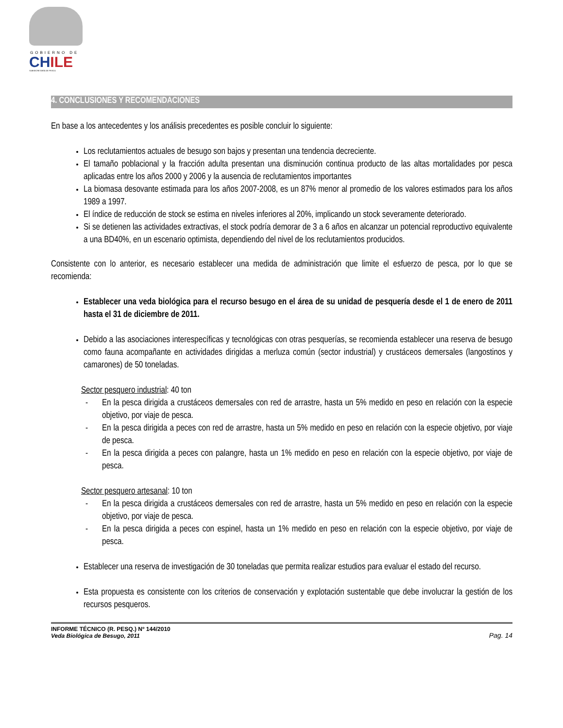GOBIERNO DE
CHILE
SUBSECRETARÍA DE PESCA
4. CONCLUSIONES Y RECOMENDACIONES
En base a los antecedentes y los análisis precedentes es posible concluir lo siguiente:
Los reclutamientos actuales de besugo son bajos y presentan una tendencia decreciente.
El tamaño poblacional y la fracción adulta presentan una disminución continua producto de las altas mortalidades por pesca aplicadas entre los años 2000 y 2006 y la ausencia de reclutamientos importantes
La biomasa desovante estimada para los años 2007-2008, es un 87% menor al promedio de los valores estimados para los años 1989 a 1997.
El índice de reducción de stock se estima en niveles inferiores al 20%, implicando un stock severamente deteriorado.
Si se detienen las actividades extractivas, el stock podría demorar de 3 a 6 años en alcanzar un potencial reproductivo equivalente a una BD40%, en un escenario optimista, dependiendo del nivel de los reclutamientos producidos.
Consistente con lo anterior, es necesario establecer una medida de administración que limite el esfuerzo de pesca, por lo que se recomienda:
Establecer una veda biológica para el recurso besugo en el área de su unidad de pesquería desde el 1 de enero de 2011 hasta el 31 de diciembre de 2011.
Debido a las asociaciones interespecíficas y tecnológicas con otras pesquerías, se recomienda establecer una reserva de besugo como fauna acompañante en actividades dirigidas a merluza común (sector industrial) y crustáceos demersales (langostinos y camarones) de 50 toneladas.
Sector pesquero industrial: 40 ton
- En la pesca dirigida a crustáceos demersales con red de arrastre, hasta un 5% medido en peso en relación con la especie objetivo, por viaje de pesca.
- En la pesca dirigida a peces con red de arrastre, hasta un 5% medido en peso en relación con la especie objetivo, por viaje de pesca.
- En la pesca dirigida a peces con palangre, hasta un 1% medido en peso en relación con la especie objetivo, por viaje de pesca.
Sector pesquero artesanal: 10 ton
- En la pesca dirigida a crustáceos demersales con red de arrastre, hasta un 5% medido en peso en relación con la especie objetivo, por viaje de pesca.
- En la pesca dirigida a peces con espinel, hasta un 1% medido en peso en relación con la especie objetivo, por viaje de pesca.
Establecer una reserva de investigación de 30 toneladas que permita realizar estudios para evaluar el estado del recurso.
Esta propuesta es consistente con los criterios de conservación y explotación sustentable que debe involucrar la gestión de los recursos pesqueros.
INFORME TÉCNICO (R. PESQ.) Nº 144/2010
Veda Biológica de Besugo, 2011
Pag. 14